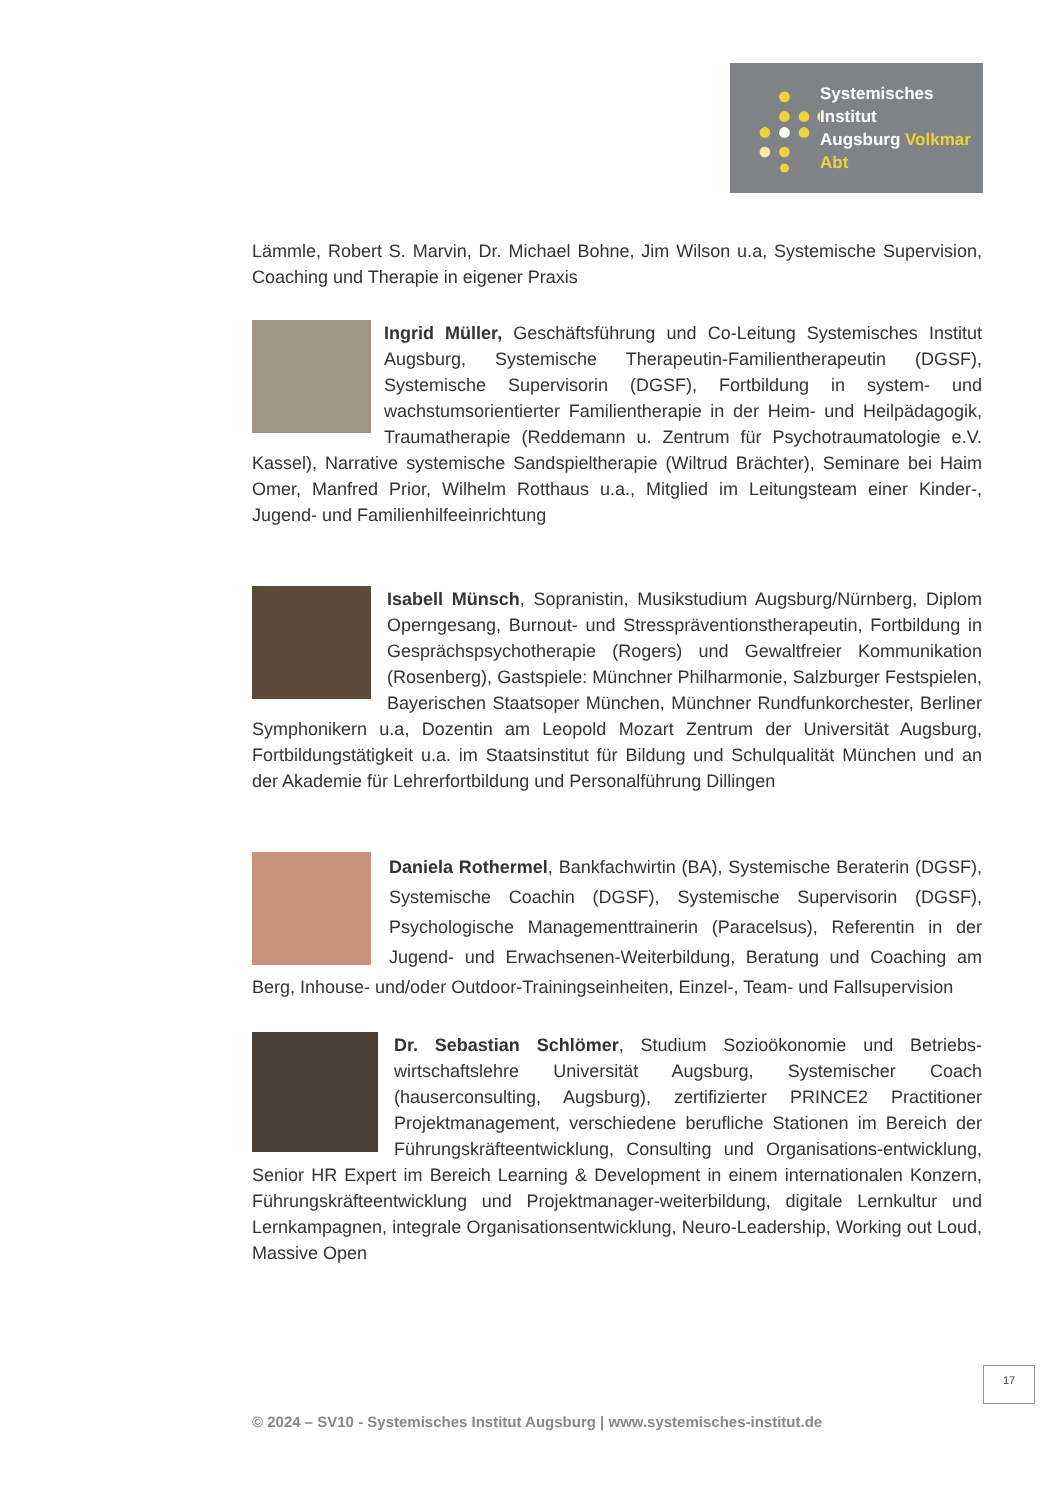Systemisches Institut
Augsburg Volkmar Abt
Lämmle, Robert S. Marvin, Dr. Michael Bohne, Jim Wilson u.a, Systemische Supervision, Coaching und Therapie in eigener Praxis
Ingrid Müller, Geschäftsführung und Co-Leitung Systemisches Institut Augsburg, Systemische Therapeutin-Familientherapeutin (DGSF), Systemische Supervisorin (DGSF), Fortbildung in system- und wachstumsorientierter Familientherapie in der Heim- und Heilpädagogik, Traumatherapie (Reddemann u. Zentrum für Psychotraumatologie e.V. Kassel), Narrative systemische Sandspieltherapie (Wiltrud Brächter), Seminare bei Haim Omer, Manfred Prior, Wilhelm Rotthaus u.a., Mitglied im Leitungsteam einer Kinder-, Jugend- und Familienhilfeeinrichtung
Isabell Münsch, Sopranistin, Musikstudium Augsburg/Nürnberg, Diplom Operngesang, Burnout- und Stresspräventionstherapeutin, Fortbildung in Gesprächspsychotherapie (Rogers) und Gewaltfreier Kommunikation (Rosenberg), Gastspiele: Münchner Philharmonie, Salzburger Festspielen, Bayerischen Staatsoper München, Münchner Rundfunkorchester, Berliner Symphonikern u.a, Dozentin am Leopold Mozart Zentrum der Universität Augsburg, Fortbildungstätigkeit u.a. im Staatsinstitut für Bildung und Schulqualität München und an der Akademie für Lehrerfortbildung und Personalführung Dillingen
Daniela Rothermel, Bankfachwirtin (BA), Systemische Beraterin (DGSF), Systemische Coachin (DGSF), Systemische Supervisorin (DGSF), Psychologische Managementtrainerin (Paracelsus), Referentin in der Jugend- und Erwachsenen-Weiterbildung, Beratung und Coaching am Berg, Inhouse- und/oder Outdoor-Trainingseinheiten, Einzel-, Team- und Fallsupervision
Dr. Sebastian Schlömer, Studium Sozioökonomie und Betriebs-wirtschaftslehre Universität Augsburg, Systemischer Coach (hauserconsulting, Augsburg), zertifizierter PRINCE2 Practitioner Projektmanagement, verschiedene berufliche Stationen im Bereich der Führungskräfteentwicklung, Consulting und Organisations-entwicklung, Senior HR Expert im Bereich Learning & Development in einem internationalen Konzern, Führungskräfteentwicklung und Projektmanager-weiterbildung, digitale Lernkultur und Lernkampagnen, integrale Organisationsentwicklung, Neuro-Leadership, Working out Loud, Massive Open
17
© 2024 – SV10 - Systemisches Institut Augsburg | www.systemisches-institut.de